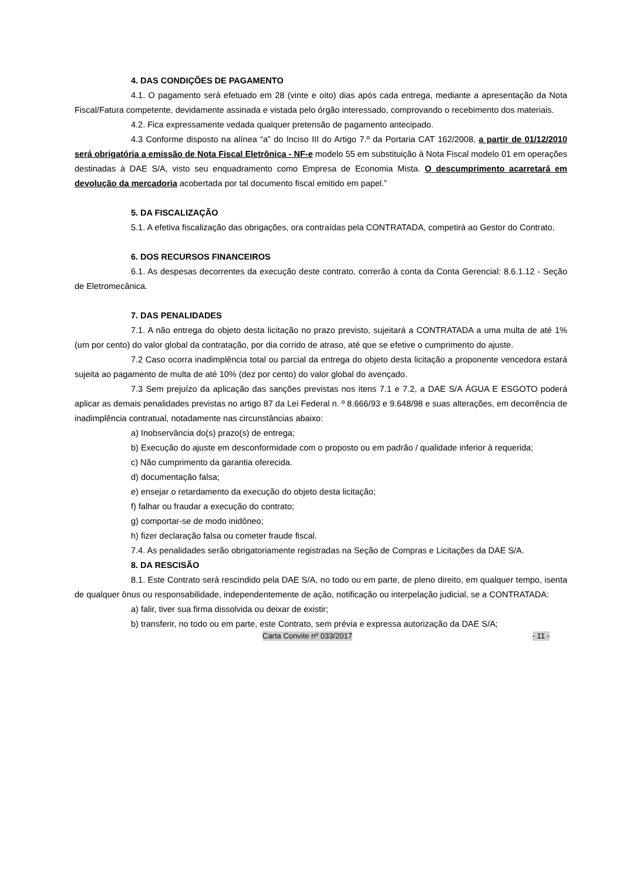4. DAS CONDIÇÕES DE PAGAMENTO
4.1. O pagamento será efetuado em 28 (vinte e oito) dias após cada entrega, mediante a apresentação da Nota Fiscal/Fatura competente, devidamente assinada e vistada pelo órgão interessado, comprovando o recebimento dos materiais.
4.2. Fica expressamente vedada qualquer pretensão de pagamento antecipado.
4.3 Conforme disposto na alínea “a” do Inciso III do Artigo 7.º da Portaria CAT 162/2008, a partir de 01/12/2010 será obrigatória a emissão de Nota Fiscal Eletrônica - NF-e modelo 55 em substituição à Nota Fiscal modelo 01 em operações destinadas à DAE S/A, visto seu enquadramento como Empresa de Economia Mista. O descumprimento acarretará em devolução da mercadoria acobertada por tal documento fiscal emitido em papel.”
5. DA FISCALIZAÇÃO
5.1. A efetiva fiscalização das obrigações, ora contraídas pela CONTRATADA, competirá ao Gestor do Contrato.
6. DOS RECURSOS FINANCEIROS
6.1. As despesas decorrentes da execução deste contrato, correrão à conta da Conta Gerencial: 8.6.1.12 - Seção de Eletromecânica.
7. DAS PENALIDADES
7.1. A não entrega do objeto desta licitação no prazo previsto, sujeitará a CONTRATADA a uma multa de até 1% (um por cento) do valor global da contratação, por dia corrido de atraso, até que se efetive o cumprimento do ajuste.
7.2 Caso ocorra inadimplência total ou parcial da entrega do objeto desta licitação a proponente vencedora estará sujeita ao pagamento de multa de até 10% (dez por cento) do valor global do avençado.
7.3 Sem prejuízo da aplicação das sanções previstas nos itens 7.1 e 7.2, a DAE S/A ÁGUA E ESGOTO poderá aplicar as demais penalidades previstas no artigo 87 da Lei Federal n. º 8.666/93 e 9.648/98 e suas alterações, em decorrência de inadimplência contratual, notadamente nas circunstâncias abaixo:
a) Inobservância do(s) prazo(s) de entrega;
b) Execução do ajuste em desconformidade com o proposto ou em padrão / qualidade inferior à requerida;
c) Não cumprimento da garantia oferecida.
d) documentação falsa;
e) ensejar o retardamento da execução do objeto desta licitação;
f) falhar ou fraudar a execução do contrato;
g) comportar-se de modo inidôneo;
h) fizer declaração falsa ou cometer fraude fiscal.
7.4. As penalidades serão obrigatoriamente registradas na Seção de Compras e Licitações da DAE S/A.
8. DA RESCISÃO
8.1. Este Contrato será rescindido pela DAE S/A, no todo ou em parte, de pleno direito, em qualquer tempo, isenta de qualquer ônus ou responsabilidade, independentemente de ação, notificação ou interpelação judicial, se a CONTRATADA:
a) falir, tiver sua firma dissolvida ou deixar de existir;
b) transferir, no todo ou em parte, este Contrato, sem prévia e expressa autorização da DAE S/A;
Carta Convite nº 033/2017 - 11 -